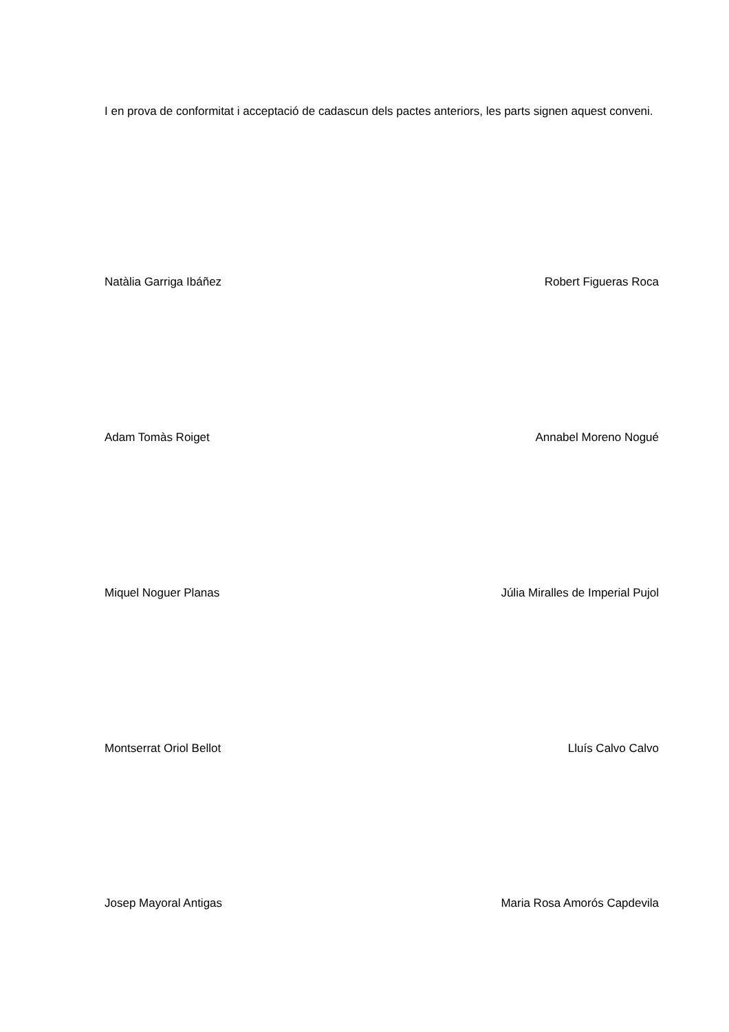I en prova de conformitat i acceptació de cadascun dels pactes anteriors, les parts signen aquest conveni.
Natàlia Garriga Ibáñez Robert Figueras Roca
Adam Tomàs Roiget Annabel Moreno Nogué
Miquel Noguer Planas Júlia Miralles de Imperial Pujol
Montserrat Oriol Bellot Lluís Calvo Calvo
Josep Mayoral Antigas Maria Rosa Amorós Capdevila